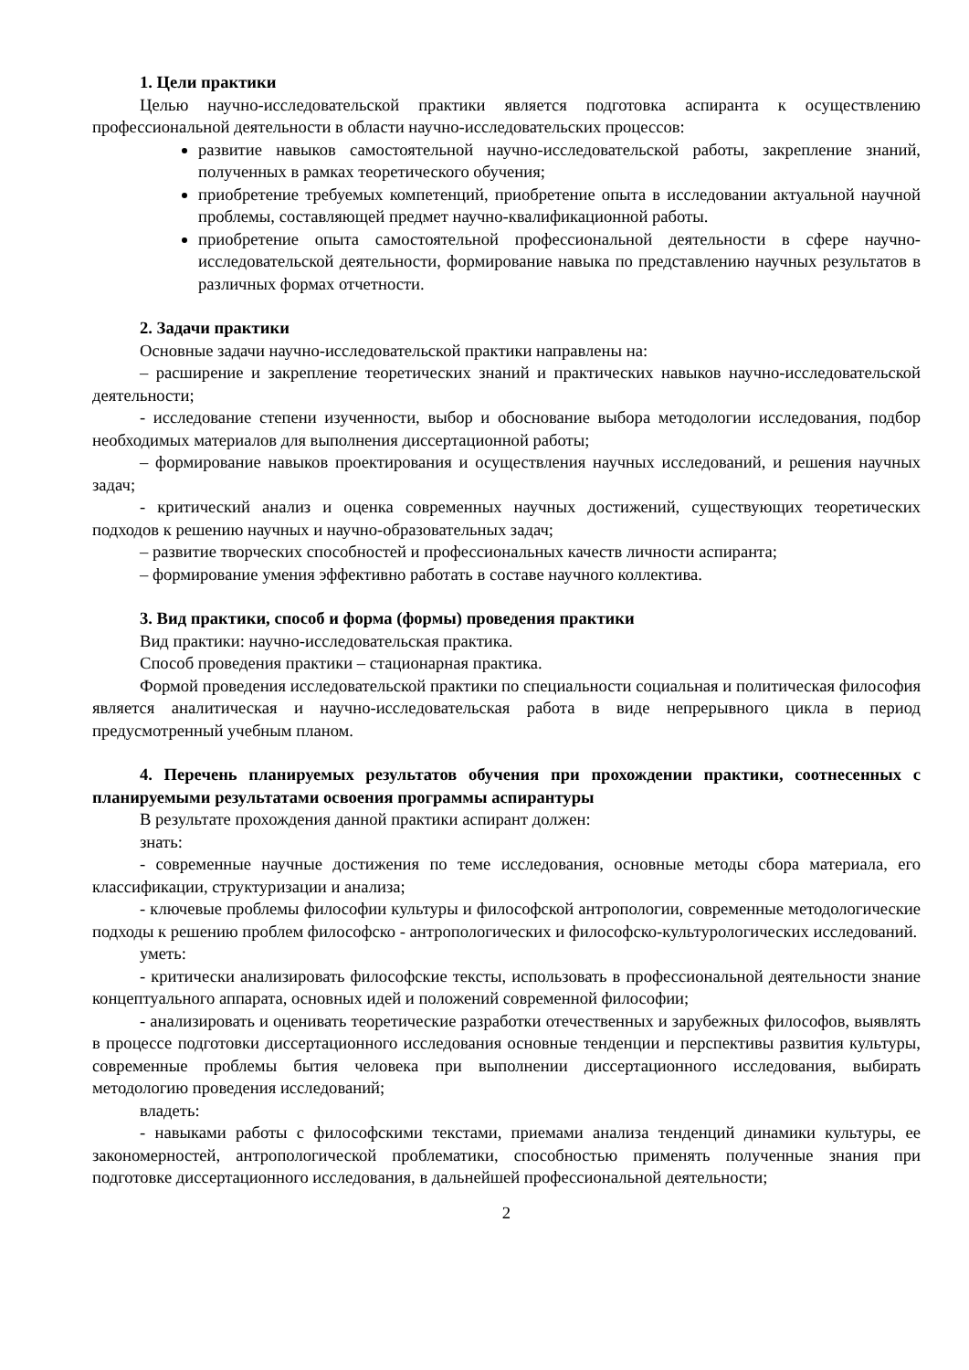1. Цели практики
Целью научно-исследовательской практики является подготовка аспиранта к осуществлению профессиональной деятельности в области научно-исследовательских процессов:
развитие навыков самостоятельной научно-исследовательской работы, закрепление знаний, полученных в рамках теоретического обучения;
приобретение требуемых компетенций, приобретение опыта в исследовании актуальной научной проблемы, составляющей предмет научно-квалификационной работы.
приобретение опыта самостоятельной профессиональной деятельности в сфере научно-исследовательской деятельности, формирование навыка по представлению научных результатов в различных формах отчетности.
2. Задачи практики
Основные задачи научно-исследовательской практики направлены на:
– расширение и закрепление теоретических знаний и практических навыков научно-исследовательской деятельности;
- исследование степени изученности, выбор и обоснование выбора методологии исследования, подбор необходимых материалов для выполнения диссертационной работы;
– формирование навыков проектирования и осуществления научных исследований, и решения научных задач;
- критический анализ и оценка современных научных достижений, существующих теоретических подходов к решению научных и научно-образовательных задач;
– развитие творческих способностей и профессиональных качеств личности аспиранта;
– формирование умения эффективно работать в составе научного коллектива.
3. Вид практики, способ и форма (формы) проведения практики
Вид практики: научно-исследовательская практика.
Способ проведения практики – стационарная практика.
Формой проведения исследовательской практики по специальности социальная и политическая философия является аналитическая и научно-исследовательская работа в виде непрерывного цикла в период предусмотренный учебным планом.
4. Перечень планируемых результатов обучения при прохождении практики, соотнесенных с планируемыми результатами освоения программы аспирантуры
В результате прохождения данной практики аспирант должен:
знать:
- современные научные достижения по теме исследования, основные методы сбора материала, его классификации, структуризации и анализа;
- ключевые проблемы философии культуры и философской антропологии, современные методологические подходы к решению проблем философско - антропологических и философско-культурологических исследований.
уметь:
- критически анализировать философские тексты, использовать в профессиональной деятельности знание концептуального аппарата, основных идей и положений современной философии;
- анализировать и оценивать теоретические разработки отечественных и зарубежных философов, выявлять в процессе подготовки диссертационного исследования основные тенденции и перспективы развития культуры, современные проблемы бытия человека при выполнении диссертационного исследования, выбирать методологию проведения исследований;
владеть:
- навыками работы с философскими текстами, приемами анализа тенденций динамики культуры, ее закономерностей, антропологической проблематики, способностью применять полученные знания при подготовке диссертационного исследования, в дальнейшей профессиональной деятельности;
2